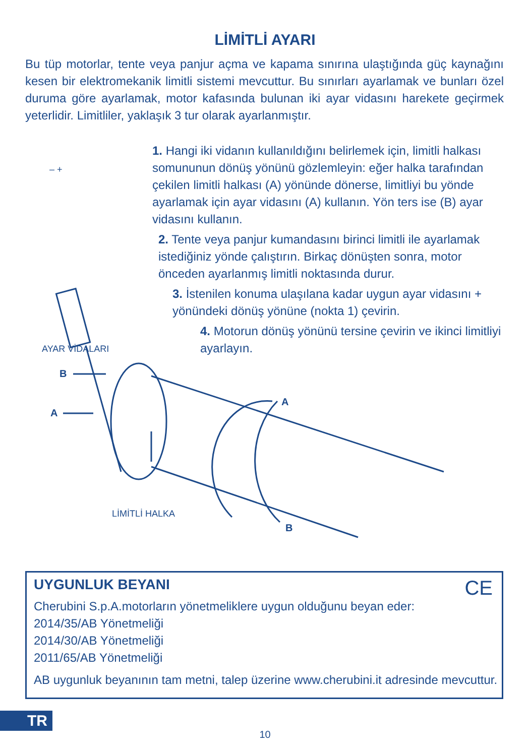LİMİTLİ AYARI
Bu tüp motorlar, tente veya panjur açma ve kapama sınırına ulaştığında güç kaynağını kesen bir elektromekanik limitli sistemi mevcuttur. Bu sınırları ayarlamak ve bunları özel duruma göre ayarlamak, motor kafasında bulunan iki ayar vidasını harekete geçirmek yeterlidir. Limitliler, yaklaşık 3 tur olarak ayarlanmıştır.
1. Hangi iki vidanın kullanıldığını belirlemek için, limitli halkası somununun dönüş yönünü gözlemleyin: eğer halka tarafından çekilen limitli halkası (A) yönünde dönerse, limitliyi bu yönde ayarlamak için ayar vidasını (A) kullanın. Yön ters ise (B) ayar vidasını kullanın.
2. Tente veya panjur kumandasını birinci limitli ile ayarlamak istediğiniz yönde çalıştırın. Birkaç dönüşten sonra, motor önceden ayarlanmış limitli noktasında durur.
3. İstenilen konuma ulaşılana kadar uygun ayar vidasını + yönündeki dönüş yönüne (nokta 1) çevirin.
4. Motorun dönüş yönünü tersine çevirin ve ikinci limitliyi ayarlayın.
– +
AYAR VİDALARI
B
A
A
B
LİMİTLİ HALKA
UYGUNLUK BEYANI
CE
Cherubini S.p.A.motorların yönetmeliklere uygun olduğunu beyan eder:
2014/35/AB Yönetmeliği
2014/30/AB Yönetmeliği
2011/65/AB Yönetmeliği
AB uygunluk beyanının tam metni, talep üzerine www.cherubini.it adresinde mevcuttur.
TR
10